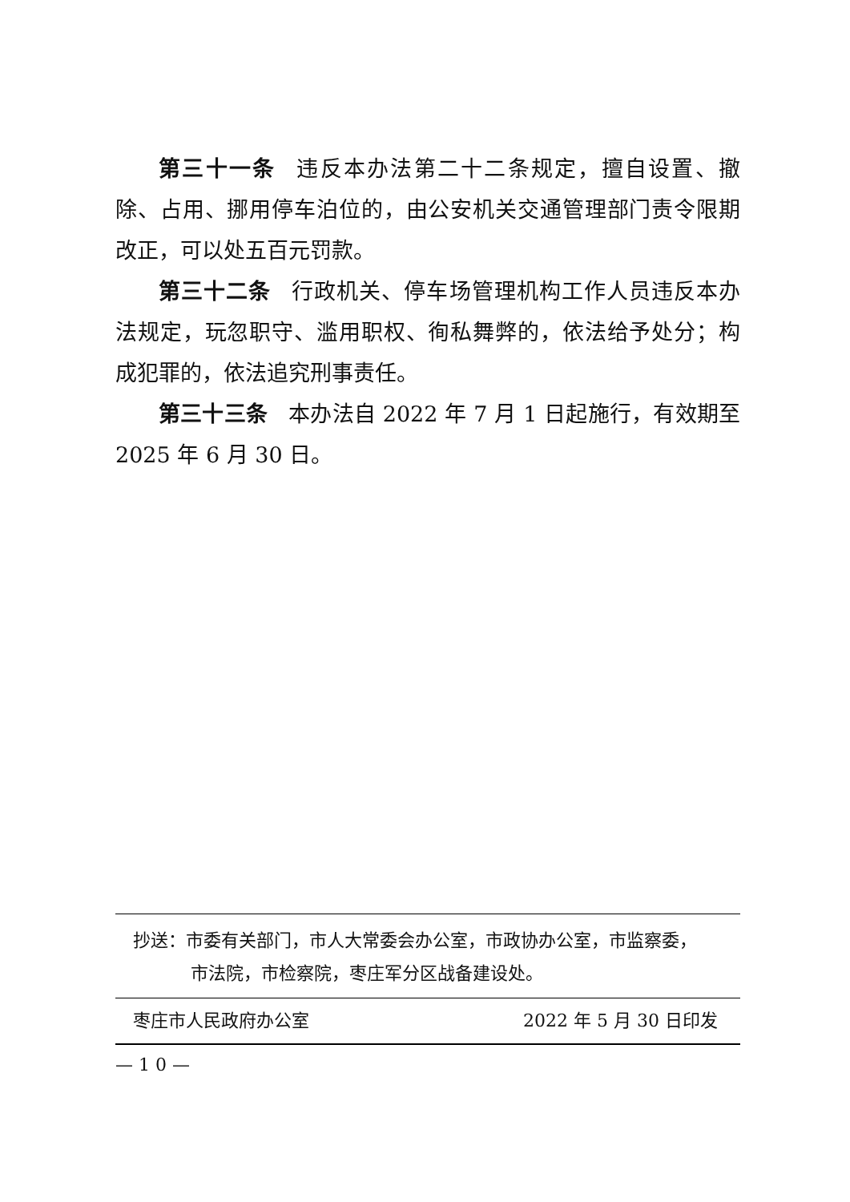第三十一条 违反本办法第二十二条规定，擅自设置、撤除、占用、挪用停车泊位的，由公安机关交通管理部门责令限期改正，可以处五百元罚款。
第三十二条 行政机关、停车场管理机构工作人员违反本办法规定，玩忽职守、滥用职权、徇私舞弊的，依法给予处分；构成犯罪的，依法追究刑事责任。
第三十三条 本办法自 2022 年 7 月 1 日起施行，有效期至 2025 年 6 月 30 日。
抄送：市委有关部门，市人大常委会办公室，市政协办公室，市监察委，
市法院，市检察院，枣庄军分区战备建设处。
枣庄市人民政府办公室 2022 年 5 月 30 日印发
— 1 0 —